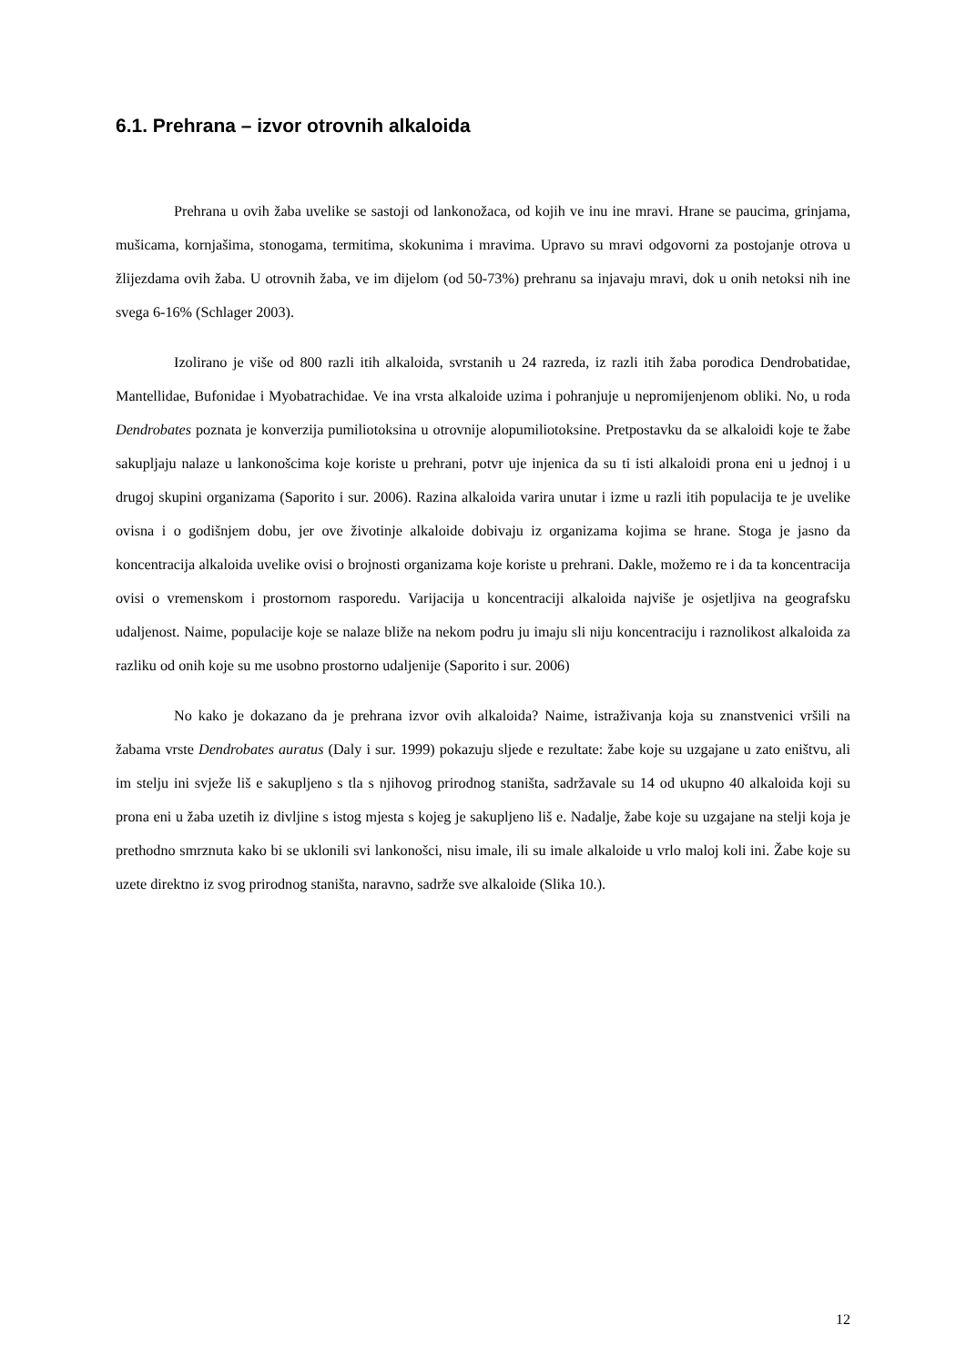6.1. Prehrana – izvor otrovnih alkaloida
Prehrana u ovih žaba uvelike se sastoji od lankonožaca, od kojih ve inu ine mravi. Hrane se paucima, grinjama, mušicama, kornjašima, stonogama, termitima, skokunima i mravima. Upravo su mravi odgovorni za postojanje otrova u žlijezdama ovih žaba. U otrovnih žaba, ve im dijelom (od 50-73%) prehranu sa injavaju mravi, dok u onih netoksi nih ine svega 6-16% (Schlager 2003).
Izolirano je više od 800 razli itih alkaloida, svrstanih u 24 razreda, iz razli itih žaba porodica Dendrobatidae, Mantellidae, Bufonidae i Myobatrachidae. Ve ina vrsta alkaloide uzima i pohranjuje u nepromijenjenom obliki. No, u roda Dendrobates poznata je konverzija pumiliotoksina u otrovnije alopumiliotoksine. Pretpostavku da se alkaloidi koje te žabe sakupljaju nalaze u lankonošcima koje koriste u prehrani, potvr uje injenica da su ti isti alkaloidi prona eni u jednoj i u drugoj skupini organizama (Saporito i sur. 2006). Razina alkaloida varira unutar i izme u razli itih populacija te je uvelike ovisna i o godišnjem dobu, jer ove životinje alkaloide dobivaju iz organizama kojima se hrane. Stoga je jasno da koncentracija alkaloida uvelike ovisi o brojnosti organizama koje koriste u prehrani. Dakle, možemo re i da ta koncentracija ovisi o vremenskom i prostornom rasporedu. Varijacija u koncentraciji alkaloida najviše je osjetljiva na geografsku udaljenost. Naime, populacije koje se nalaze bliže na nekom podru ju imaju sli niju koncentraciju i raznolikost alkaloida za razliku od onih koje su me usobno prostorno udaljenije (Saporito i sur. 2006)
No kako je dokazano da je prehrana izvor ovih alkaloida? Naime, istraživanja koja su znanstvenici vršili na žabama vrste Dendrobates auratus (Daly i sur. 1999) pokazuju sljede e rezultate: žabe koje su uzgajane u zato eništvu, ali im stelju ini svježe liš e sakupljeno s tla s njihovog prirodnog staništa, sadržavale su 14 od ukupno 40 alkaloida koji su prona eni u žaba uzetih iz divljine s istog mjesta s kojeg je sakupljeno liš e. Nadalje, žabe koje su uzgajane na stelji koja je prethodno smrznuta kako bi se uklonili svi lankonošci, nisu imale, ili su imale alkaloide u vrlo maloj koli ini. Žabe koje su uzete direktno iz svog prirodnog staništa, naravno, sadrže sve alkaloide (Slika 10.).
12